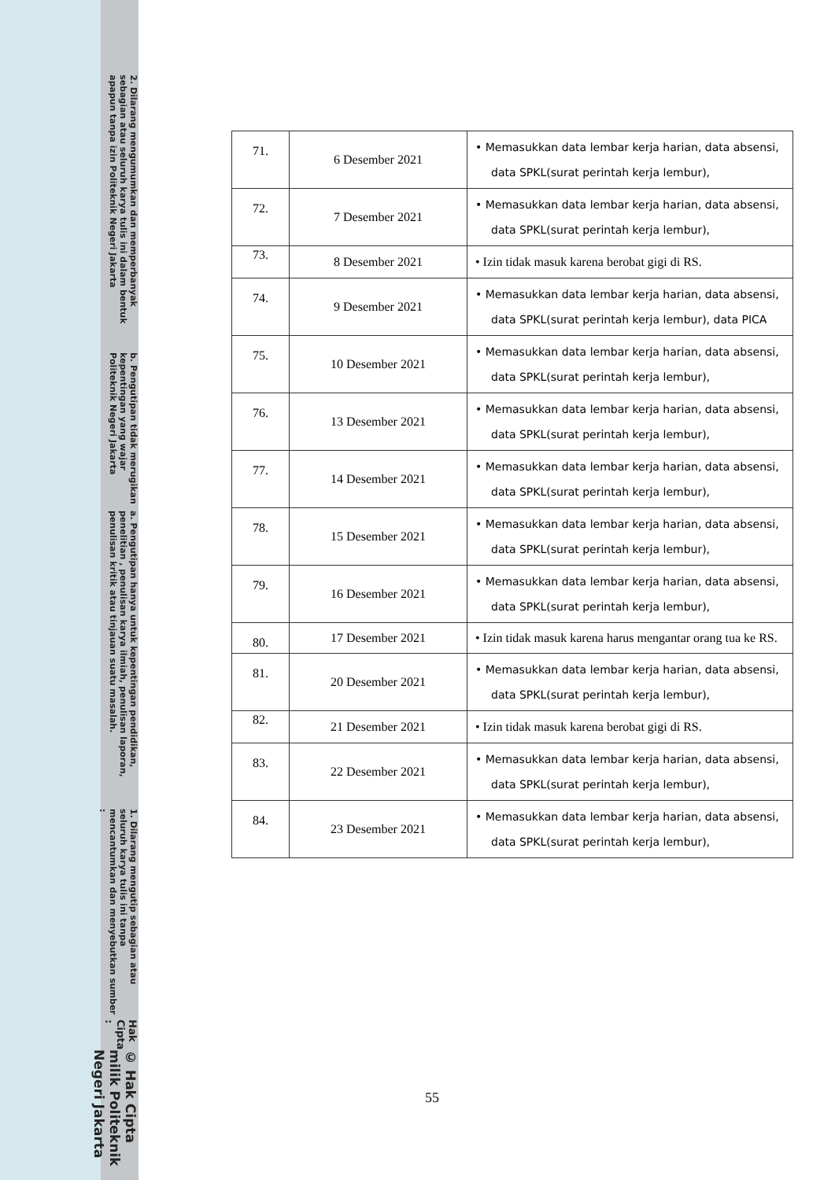© Hak Cipta milik Politeknik Negeri Jakarta
Hak Cipta :
1. Dilarang mengutip sebagian atau seluruh karya tulis ini tanpa mencantumkan dan menyebutkan sumber :
a. Pengutipan hanya untuk kepentingan pendidikan, penelitian , penulisan karya ilmiah, penulisan laporan, penulisan kritik atau tinjauan suatu masalah.
b. Pengutipan tidak merugikan kepentingan yang wajar Politeknik Negeri Jakarta
2. Dilarang mengumumkan dan memperbanyak sebagian atau seluruh karya tulis ini dalam bentuk apapun tanpa izin Politeknik Negeri Jakarta
| 71. | 6 Desember 2021 | • Memasukkan data lembar kerja harian, data absensi, data SPKL(surat perintah kerja lembur), |
| 72. | 7 Desember 2021 | • Memasukkan data lembar kerja harian, data absensi, data SPKL(surat perintah kerja lembur), |
| 73. | 8 Desember 2021 | • Izin tidak masuk karena berobat gigi di RS. |
| 74. | 9 Desember 2021 | • Memasukkan data lembar kerja harian, data absensi, data SPKL(surat perintah kerja lembur), data PICA |
| 75. | 10 Desember 2021 | • Memasukkan data lembar kerja harian, data absensi, data SPKL(surat perintah kerja lembur), |
| 76. | 13 Desember 2021 | • Memasukkan data lembar kerja harian, data absensi, data SPKL(surat perintah kerja lembur), |
| 77. | 14 Desember 2021 | • Memasukkan data lembar kerja harian, data absensi, data SPKL(surat perintah kerja lembur), |
| 78. | 15 Desember 2021 | • Memasukkan data lembar kerja harian, data absensi, data SPKL(surat perintah kerja lembur), |
| 79. | 16 Desember 2021 | • Memasukkan data lembar kerja harian, data absensi, data SPKL(surat perintah kerja lembur), |
| 80. | 17 Desember 2021 | • Izin tidak masuk karena harus mengantar orang tua ke RS. |
| 81. | 20 Desember 2021 | • Memasukkan data lembar kerja harian, data absensi, data SPKL(surat perintah kerja lembur), |
| 82. | 21 Desember 2021 | • Izin tidak masuk karena berobat gigi di RS. |
| 83. | 22 Desember 2021 | • Memasukkan data lembar kerja harian, data absensi, data SPKL(surat perintah kerja lembur), |
| 84. | 23 Desember 2021 | • Memasukkan data lembar kerja harian, data absensi, data SPKL(surat perintah kerja lembur), |
55